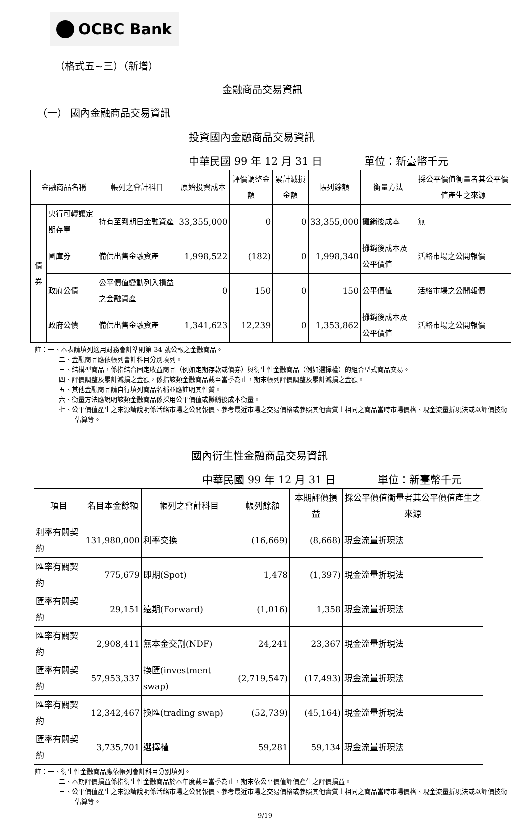OCBC Bank
（格式五~三）（新增）
金融商品交易資訊
（一） 國內金融商品交易資訊
投資國內金融商品交易資訊
中華民國 99 年 12 月 31 日　　　　單位：新臺幣千元
| 金融商品名稱 | | 帳列之會計科目 | 原始投資成本 | 評價調整金額 | 累計減損金額 | 帳列餘額 | 衡量方法 | 採公平價值衡量者其公平價值產生之來源 |
| --- | --- | --- | --- | --- | --- | --- | --- | --- |
| 債券 | 央行可轉讓定期存單 | 持有至到期日金融資產 | 33,355,000 | 0 | 0 | 33,355,000 | 攤銷後成本 | 無 |
| | 國庫券 | 備供出售金融資產 | 1,998,522 | (182) | 0 | 1,998,340 | 攤銷後成本及公平價值 | 活絡市場之公開報價 |
| | 政府公債 | 公平價值變動列入損益之金融資產 | 0 | 150 | 0 | 150 | 公平價值 | 活絡市場之公開報價 |
| | 政府公債 | 備供出售金融資產 | 1,341,623 | 12,239 | 0 | 1,353,862 | 攤銷後成本及公平價值 | 活絡市場之公開報價 |
註：一、本表請填列適用財務會計準則第 34 號公報之金融商品。
二、金融商品應依帳列會計科目分別填列。
三、結構型商品，係指結合固定收益商品（例如定期存款或債券）與衍生性金融商品（例如選擇權）的組合型式商品交易。
四、評價調整及累計減損之金額，係指該類金融商品截至當季為止，期末帳列評價調整及累計減損之金額。
五、其他金融商品請自行填列商品名稱並應註明其性質。
六、衡量方法應說明該類金融商品係採用公平價值或攤銷後成本衡量。
七、公平價值產生之來源請說明係活絡市場之公開報價、參考最近市場之交易價格或參照其他實質上相同之商品當時市場價格、現金流量折現法或以評價技術估算等。
國內衍生性金融商品交易資訊
中華民國 99 年 12 月 31 日　　　　單位：新臺幣千元
| 項目 | 名目本金餘額 | 帳列之會計科目 | 帳列餘額 | 本期評價損益 | 採公平價值衡量者其公平價值產生之來源 |
| --- | --- | --- | --- | --- | --- |
| 利率有關契約 | 131,980,000 | 利率交換 | (16,669) | (8,668) | 現金流量折現法 |
| 匯率有關契約 | 775,679 | 即期(Spot) | 1,478 | (1,397) | 現金流量折現法 |
| 匯率有關契約 | 29,151 | 遠期(Forward) | (1,016) | 1,358 | 現金流量折現法 |
| 匯率有關契約 | 2,908,411 | 無本金交割(NDF) | 24,241 | 23,367 | 現金流量折現法 |
| 匯率有關契約 | 57,953,337 | 換匯(investment swap) | (2,719,547) | (17,493) | 現金流量折現法 |
| 匯率有關契約 | 12,342,467 | 換匯(trading swap) | (52,739) | (45,164) | 現金流量折現法 |
| 匯率有關契約 | 3,735,701 | 選擇權 | 59,281 | 59,134 | 現金流量折現法 |
註：一、衍生性金融商品應依帳列會計科目分別填列。
二、本期評價損益係指衍生性金融商品於本年度截至當季為止，期末依公平價值評價產生之評價損益。
三、公平價值產生之來源請說明係活絡市場之公開報價、參考最近市場之交易價格或參照其他實質上相同之商品當時市場價格、現金流量折現法或以評價技術估算等。
9/19